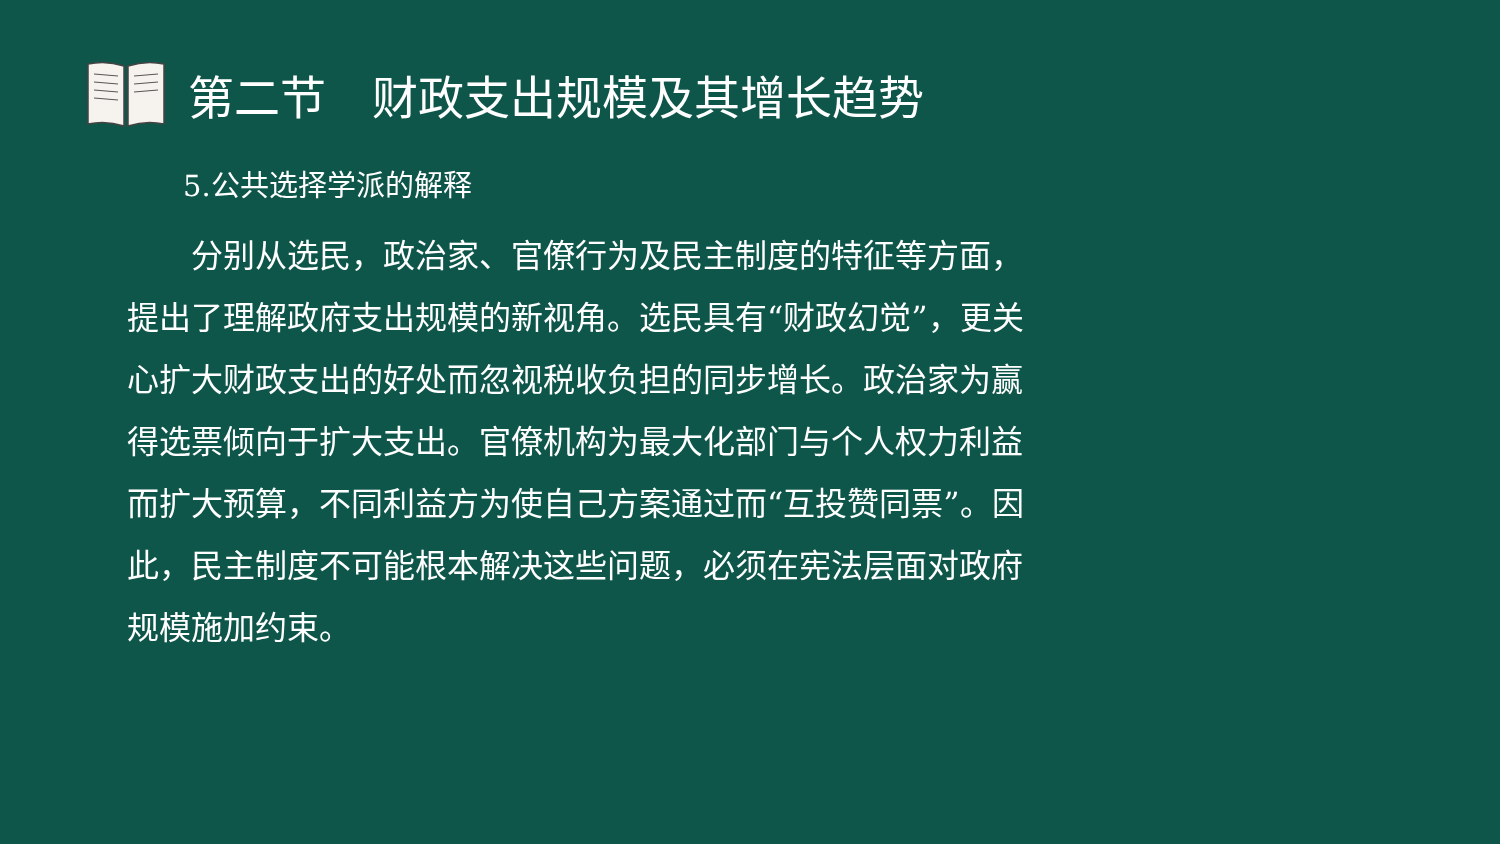第二节　财政支出规模及其增长趋势
5.公共选择学派的解释
　　分别从选民，政治家、官僚行为及民主制度的特征等方面，提出了理解政府支出规模的新视角。选民具有“财政幻觉”，更关心扩大财政支出的好处而忽视税收负担的同步增长。政治家为赢得选票倾向于扩大支出。官僚机构为最大化部门与个人权力利益而扩大预算，不同利益方为使自己方案通过而“互投赞同票”。因此，民主制度不可能根本解决这些问题，必须在宪法层面对政府规模施加约束。